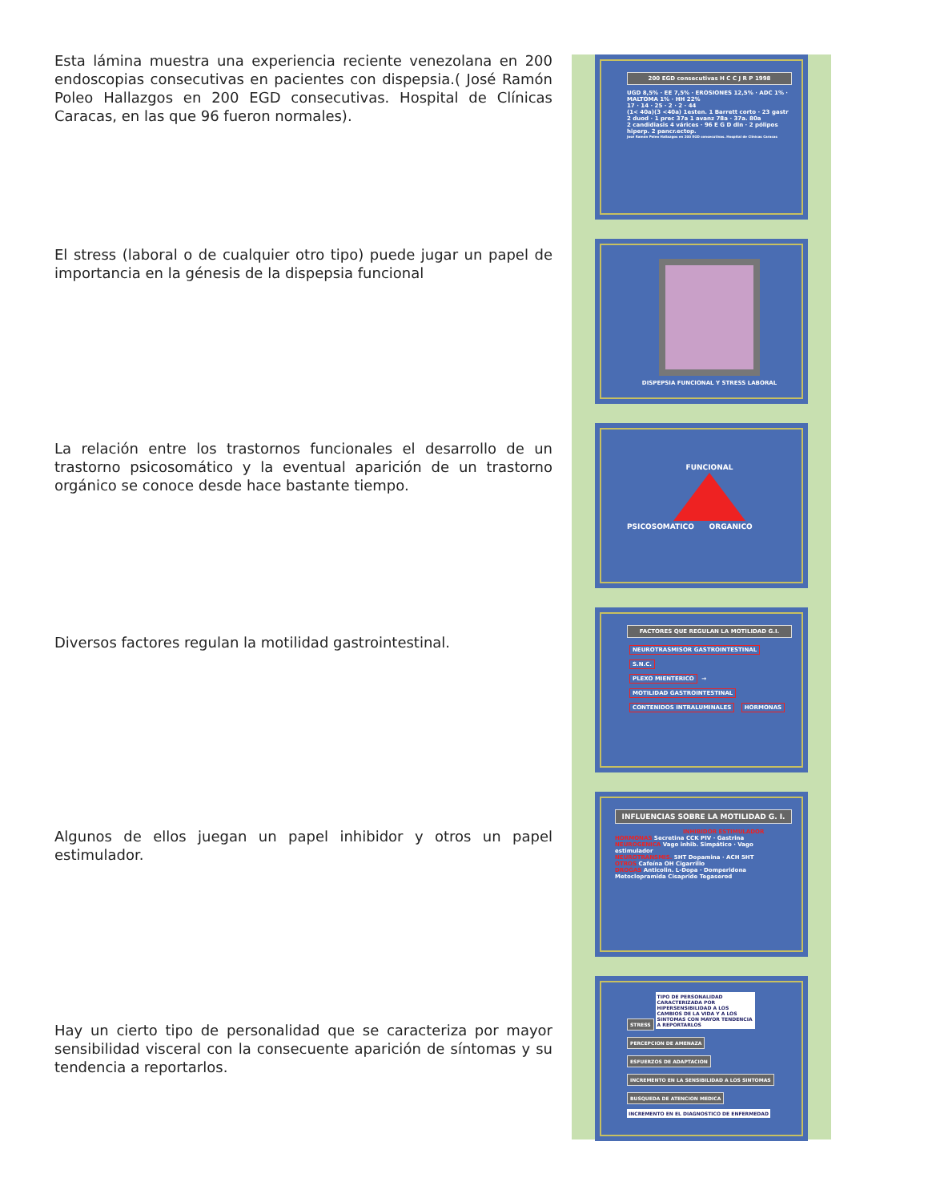Esta lámina muestra una experiencia reciente venezolana en 200 endoscopias consecutivas en pacientes con dispepsia.( José Ramón Poleo Hallazgos en 200 EGD consecutivas. Hospital de Clínicas Caracas, en las que 96 fueron normales).
200 EGD consecutivas H C C J R P 1998
UGD 8,5% · EE 7,5% · EROSIONES 12,5% · ADC 1% · MALTOMA 1% · HH 22%
17 · 14 · 25 · 2 · 2 · 44
(1< 40a)(3 <40a) 1esten. 1 Barrett corto · 23 gastr 2 duod · 1 prec 37a 1 avanz 78a · 37a. 80a
2 candidiasis 4 várices · 96 E G D dln · 2 pólipos hiperp. 2 pancr.ectop.
José Ramón Poleo Hallazgos en 200 EGD consecutivas. Hospital de Clínicas Caracas
El stress (laboral o de cualquier otro tipo) puede jugar un papel de importancia en la génesis de la dispepsia funcional
DISPEPSIA FUNCIONAL Y STRESS LABORAL
La relación entre los trastornos funcionales el desarrollo de un trastorno psicosomático y la eventual aparición de un trastorno orgánico se conoce desde hace bastante tiempo.
FUNCIONAL
PSICOSOMATICO ORGANICO
Diversos factores regulan la motilidad gastrointestinal.
FACTORES QUE REGULAN LA MOTILIDAD G.I.
NEUROTRASMISOR GASTROINTESTINAL
S.N.C.
PLEXO MIENTERICO
→
MOTILIDAD GASTROINTESTINAL
CONTENIDOS INTRALUMINALES HORMONAS
Algunos de ellos juegan un papel inhibidor y otros un papel estimulador.
INFLUENCIAS SOBRE LA MOTILIDAD G. I.
INHIBIDOR ESTIMULADOR
HORMONAS Secretina CCK PIV · Gastrina
NEUROGENICA Vago inhib. Simpático · Vago estimulador
NEUROTRANSMIS. 5HT Dopamina · ACH 5HT
OTROS Cafeína OH Cigarrillo
DROGAS Anticolin. L-Dopa · Domperidona Metoclopramida Cisapride Tegaserod
Hay un cierto tipo de personalidad que se caracteriza por mayor sensibilidad visceral con la consecuente aparición de síntomas y su tendencia a reportarlos.
STRESS TIPO DE PERSONALIDAD CARACTERIZADA POR HIPERSENSIBILIDAD A LOS CAMBIOS DE LA VIDA Y A LOS SINTOMAS CON MAYOR TENDENCIA A REPORTARLOS
PERCEPCION DE AMENAZA
ESFUERZOS DE ADAPTACION
INCREMENTO EN LA SENSIBILIDAD A LOS SINTOMAS
BUSQUEDA DE ATENCION MEDICA
INCREMENTO EN EL DIAGNOSTICO DE ENFERMEDAD